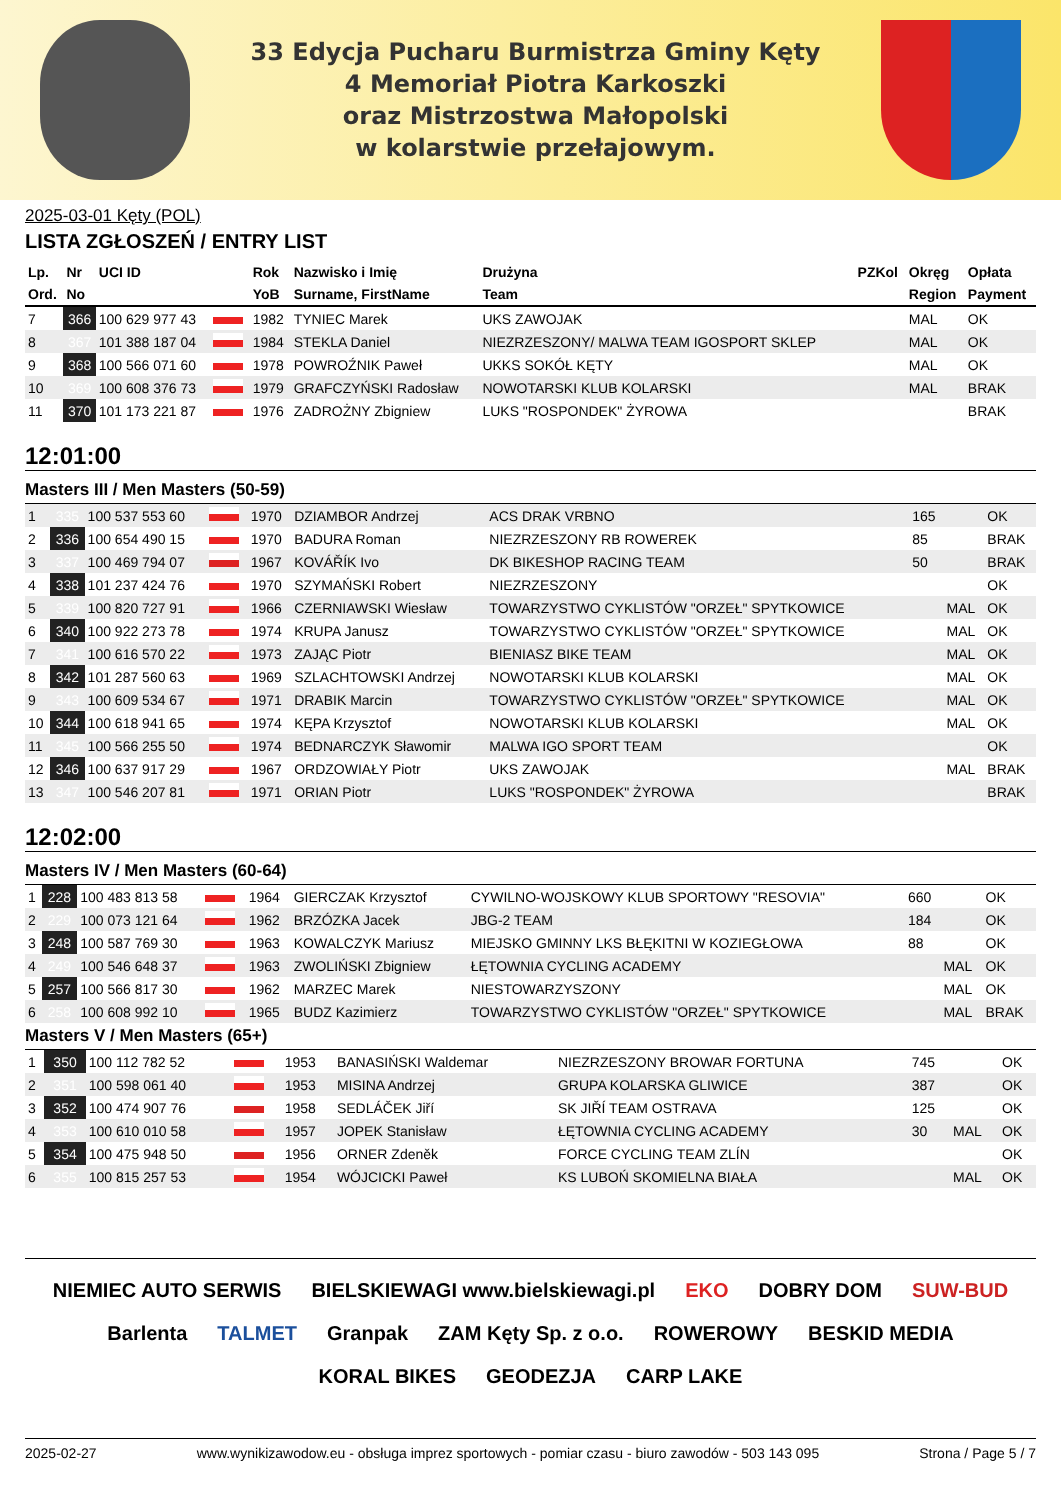33 Edycja Pucharu Burmistrza Gminy Kęty
4 Memoriał Piotra Karkoszki
oraz Mistrzostwa Małopolski
w kolarstwie przełajowym.
2025-03-01 Kęty (POL)
LISTA ZGŁOSZEŃ / ENTRY LIST
| Lp. | Nr | UCI ID | | Rok | Nazwisko i Imię | Drużyna | PZKol | Okręg | Opłata |
| --- | --- | --- | --- | --- | --- | --- | --- | --- | --- |
| Ord. | No | | | YoB | Surname, FirstName | Team | | Region | Payment |
| 7 | 366 | 100 629 977 43 | | 1982 | TYNIEC Marek | UKS ZAWOJAK | | MAL | OK |
| 8 | 367 | 101 388 187 04 | | 1984 | STEKLA Daniel | NIEZRZESZONY/ MALWA TEAM IGOSPORT SKLEP | | MAL | OK |
| 9 | 368 | 100 566 071 60 | | 1978 | POWROŹNIK Paweł | UKKS SOKÓŁ KĘTY | | MAL | OK |
| 10 | 369 | 100 608 376 73 | | 1979 | GRAFCZYŃSKI Radosław | NOWOTARSKI KLUB KOLARSKI | | MAL | BRAK |
| 11 | 370 | 101 173 221 87 | | 1976 | ZADROŻNY Zbigniew | LUKS "ROSPONDEK" ŻYROWA | | | BRAK |
12:01:00
Masters III / Men Masters (50-59)
| 1 | 335 | 100 537 553 60 | | 1970 | DZIAMBOR Andrzej | ACS DRAK VRBNO | 165 | | OK |
| 2 | 336 | 100 654 490 15 | | 1970 | BADURA Roman | NIEZRZESZONY RB ROWEREK | 85 | | BRAK |
| 3 | 337 | 100 469 794 07 | | 1967 | KOVÁŘÍK Ivo | DK BIKESHOP RACING TEAM | 50 | | BRAK |
| 4 | 338 | 101 237 424 76 | | 1970 | SZYMAŃSKI Robert | NIEZRZESZONY | | | OK |
| 5 | 339 | 100 820 727 91 | | 1966 | CZERNIAWSKI Wiesław | TOWARZYSTWO CYKLISTÓW "ORZEŁ" SPYTKOWICE | | MAL | OK |
| 6 | 340 | 100 922 273 78 | | 1974 | KRUPA Janusz | TOWARZYSTWO CYKLISTÓW "ORZEŁ" SPYTKOWICE | | MAL | OK |
| 7 | 341 | 100 616 570 22 | | 1973 | ZAJĄC Piotr | BIENIASZ BIKE TEAM | | MAL | OK |
| 8 | 342 | 101 287 560 63 | | 1969 | SZLACHTOWSKI Andrzej | NOWOTARSKI KLUB KOLARSKI | | MAL | OK |
| 9 | 343 | 100 609 534 67 | | 1971 | DRABIK Marcin | TOWARZYSTWO CYKLISTÓW "ORZEŁ" SPYTKOWICE | | MAL | OK |
| 10 | 344 | 100 618 941 65 | | 1974 | KĘPA Krzysztof | NOWOTARSKI KLUB KOLARSKI | | MAL | OK |
| 11 | 345 | 100 566 255 50 | | 1974 | BEDNARCZYK Sławomir | MALWA IGO SPORT TEAM | | | OK |
| 12 | 346 | 100 637 917 29 | | 1967 | ORDZOWIAŁY Piotr | UKS ZAWOJAK | | MAL | BRAK |
| 13 | 347 | 100 546 207 81 | | 1971 | ORIAN Piotr | LUKS "ROSPONDEK" ŻYROWA | | | BRAK |
12:02:00
Masters IV / Men Masters (60-64)
| 1 | 228 | 100 483 813 58 | | 1964 | GIERCZAK Krzysztof | CYWILNO-WOJSKOWY KLUB SPORTOWY "RESOVIA" | 660 | | OK |
| 2 | 229 | 100 073 121 64 | | 1962 | BRZÓZKA Jacek | JBG-2 TEAM | 184 | | OK |
| 3 | 248 | 100 587 769 30 | | 1963 | KOWALCZYK Mariusz | MIEJSKO GMINNY LKS BŁĘKITNI W KOZIEGŁOWA | 88 | | OK |
| 4 | 249 | 100 546 648 37 | | 1963 | ZWOLIŃSKI Zbigniew | ŁĘTOWNIA CYCLING ACADEMY | | MAL | OK |
| 5 | 257 | 100 566 817 30 | | 1962 | MARZEC Marek | NIESTOWARZYSZONY | | MAL | OK |
| 6 | 258 | 100 608 992 10 | | 1965 | BUDZ Kazimierz | TOWARZYSTWO CYKLISTÓW "ORZEŁ" SPYTKOWICE | | MAL | BRAK |
Masters V / Men Masters (65+)
| 1 | 350 | 100 112 782 52 | | 1953 | BANASIŃSKI Waldemar | NIEZRZESZONY BROWAR FORTUNA | 745 | | OK |
| 2 | 351 | 100 598 061 40 | | 1953 | MISINA Andrzej | GRUPA KOLARSKA GLIWICE | 387 | | OK |
| 3 | 352 | 100 474 907 76 | | 1958 | SEDLÁČEK Jiří | SK JIŘÍ TEAM OSTRAVA | 125 | | OK |
| 4 | 353 | 100 610 010 58 | | 1957 | JOPEK Stanisław | ŁĘTOWNIA CYCLING ACADEMY | 30 | MAL | OK |
| 5 | 354 | 100 475 948 50 | | 1956 | ORNER Zdeněk | FORCE CYCLING TEAM ZLÍN | | | OK |
| 6 | 355 | 100 815 257 53 | | 1954 | WÓJCICKI Paweł | KS LUBOŃ SKOMIELNA BIAŁA | | MAL | OK |
NIEMIEC AUTO SERWIS BIELSKIEWAGI www.bielskiewagi.pl EKO DOBRY DOM SUW-BUD Barlenta TALMET Granpak ZAM Kęty Sp. z o.o. ROWEROWY BESKID MEDIA KORAL BIKES GEODEZJA CARP LAKE
2025-02-27 www.wynikizawodow.eu - obsługa imprez sportowych - pomiar czasu - biuro zawodów - 503 143 095 Strona / Page 5 / 7